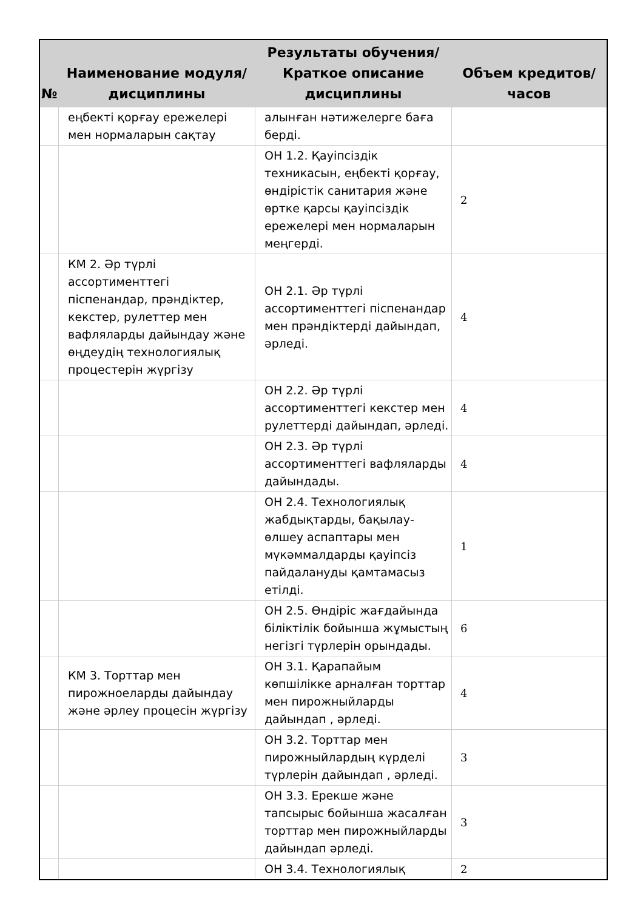| № | Наименование модуля/дисциплины | Результаты обучения/Краткое описание дисциплины | Объем кредитов/часов |
| --- | --- | --- | --- |
| | еңбекті қорғау ережелері мен нормаларын сақтау | алынған нәтижелерге баға берді. | |
| | | ОН 1.2. Қауіпсіздік техникасын, еңбекті қорғау, өндірістік санитария және өртке қарсы қауіпсіздік ережелері мен нормаларын меңгерді. | 2 |
| | КМ 2. Әр түрлі ассортименттегі піспенандар, прәндіктер, кекстер, рулеттер мен вафляларды дайындау және өңдеудің технологиялық процестерін жүргізу | ОН 2.1. Әр түрлі ассортименттегі піспенандар мен прәндіктерді дайындап, әрледі. | 4 |
| | | ОН 2.2. Әр түрлі ассортименттегі кекстер мен рулеттерді дайындап, әрледі. | 4 |
| | | ОН 2.3. Әр түрлі ассортименттегі вафляларды дайындады. | 4 |
| | | ОН 2.4. Технологиялық жабдықтарды, бақылау-өлшеу аспаптары мен мүкәммалдарды қауіпсіз пайдалануды қамтамасыз етілді. | 1 |
| | | ОН 2.5. Өндіріс жағдайында біліктілік бойынша жұмыстың негізгі түрлерін орындады. | 6 |
| | КМ 3. Торттар мен пирожноеларды дайындау және әрлеу процесін жүргізу | ОН 3.1. Қарапайым көпшілікке арналған торттар мен пирожныйларды дайындап , әрледі. | 4 |
| | | ОН 3.2. Торттар мен пирожныйлардың күрделі түрлерін дайындап , әрледі. | 3 |
| | | ОН 3.3. Ерекше және тапсырыс бойынша жасалған торттар мен пирожныйларды дайындап әрледі. | 3 |
| | | ОН 3.4. Технологиялық | 2 |